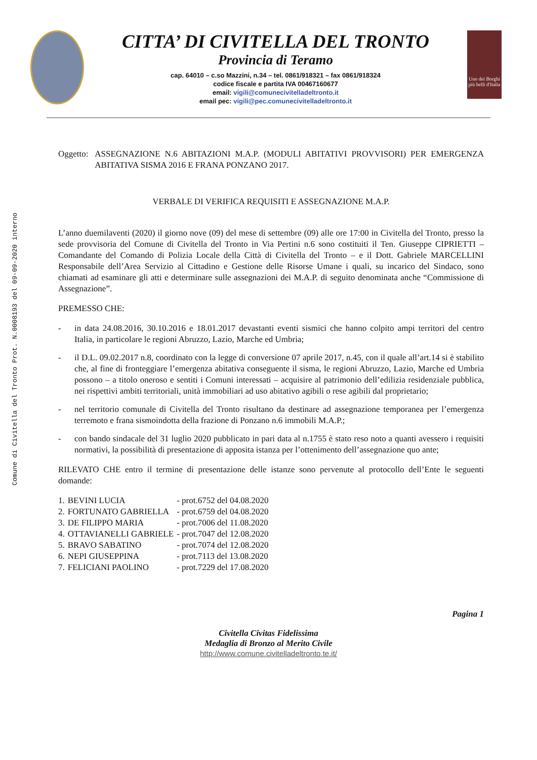Comune di Civitella del Tronto Prot. N.0008193 del 09-09-2020 interno
CITTA’ DI CIVITELLA DEL TRONTO
Provincia di Teramo
cap. 64010 – c.so Mazzini, n.34 – tel. 0861/918321 – fax 0861/918324
codice fiscale e partita IVA 00467160677
email: vigili@comunecivitelladeltronto.it
email pec: vigili@pec.comunecivitelladeltronto.it
Uno dei Borghi più belli d'Italia
Oggetto: ASSEGNAZIONE N.6 ABITAZIONI M.A.P. (MODULI ABITATIVI PROVVISORI) PER EMERGENZA ABITATIVA SISMA 2016 E FRANA PONZANO 2017.
VERBALE DI VERIFICA REQUISITI E ASSEGNAZIONE M.A.P.
L’anno duemilaventi (2020) il giorno nove (09) del mese di settembre (09) alle ore 17:00 in Civitella del Tronto, presso la sede provvisoria del Comune di Civitella del Tronto in Via Pertini n.6 sono costituiti il Ten. Giuseppe CIPRIETTI – Comandante del Comando di Polizia Locale della Città di Civitella del Tronto – e il Dott. Gabriele MARCELLINI Responsabile dell’Area Servizio al Cittadino e Gestione delle Risorse Umane i quali, su incarico del Sindaco, sono chiamati ad esaminare gli atti e determinare sulle assegnazioni dei M.A.P. di seguito denominata anche “Commissione di Assegnazione”.
PREMESSO CHE:
- in data 24.08.2016, 30.10.2016 e 18.01.2017 devastanti eventi sismici che hanno colpito ampi territori del centro Italia, in particolare le regioni Abruzzo, Lazio, Marche ed Umbria;
- il D.L. 09.02.2017 n.8, coordinato con la legge di conversione 07 aprile 2017, n.45, con il quale all’art.14 si è stabilito che, al fine di fronteggiare l’emergenza abitativa conseguente il sisma, le regioni Abruzzo, Lazio, Marche ed Umbria possono – a titolo oneroso e sentiti i Comuni interessati – acquisire al patrimonio dell’edilizia residenziale pubblica, nei rispettivi ambiti territoriali, unità immobiliari ad uso abitativo agibili o rese agibili dal proprietario;
- nel territorio comunale di Civitella del Tronto risultano da destinare ad assegnazione temporanea per l’emergenza terremoto e frana sismoindotta della frazione di Ponzano n.6 immobili M.A.P.;
- con bando sindacale del 31 luglio 2020 pubblicato in pari data al n.1755 è stato reso noto a quanti avessero i requisiti normativi, la possibilità di presentazione di apposita istanza per l’ottenimento dell’assegnazione quo ante;
RILEVATO CHE entro il termine di presentazione delle istanze sono pervenute al protocollo dell’Ente le seguenti domande:
| 1. | BEVINI LUCIA | - prot.6752 del 04.08.2020 |
| 2. | FORTUNATO GABRIELLA | - prot.6759 del 04.08.2020 |
| 3. | DE FILIPPO MARIA | - prot.7006 del 11.08.2020 |
| 4. | OTTAVIANELLI GABRIELE | - prot.7047 del 12.08.2020 |
| 5. | BRAVO SABATINO | - prot.7074 del 12.08.2020 |
| 6. | NEPI GIUSEPPINA | - prot.7113 del 13.08.2020 |
| 7. | FELICIANI PAOLINO | - prot.7229 del 17.08.2020 |
Pagina 1
Civitella Civitas Fidelissima
Medaglia di Bronzo al Merito Civile
http://www.comune.civitelladeltronto.te.it/